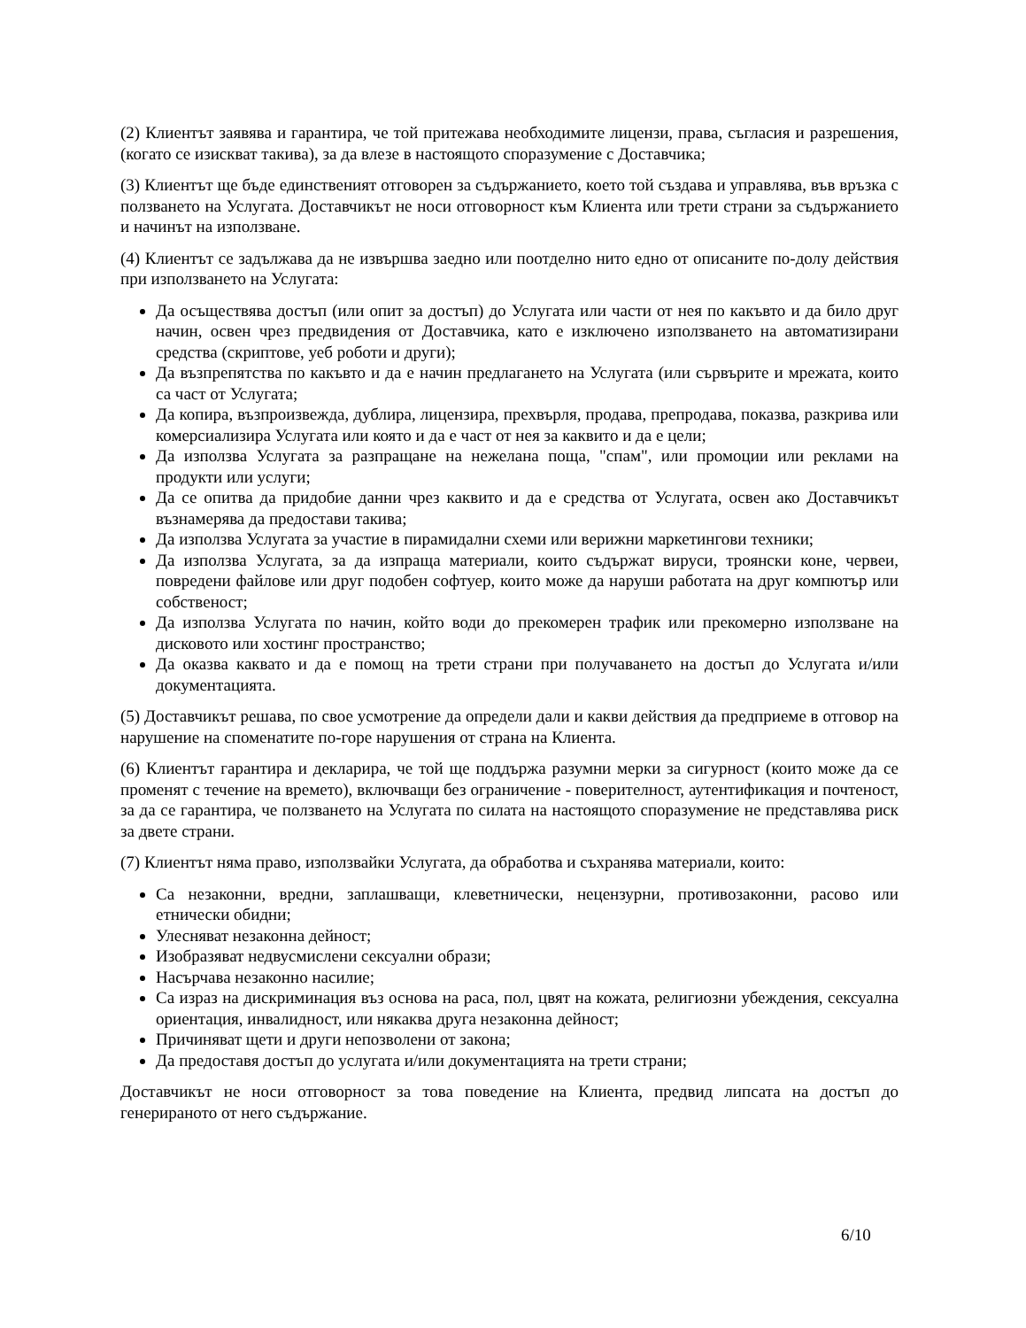(2) Клиентът заявява и гарантира, че той притежава необходимите лицензи, права, съгласия и разрешения, (когато се изискват такива), за да влезе в настоящото споразумение с Доставчика;
(3) Клиентът ще бъде единственият отговорен за съдържанието, което той създава и управлява, във връзка с ползването на Услугата. Доставчикът не носи отговорност към Клиента или трети страни за съдържанието и начинът на използване.
(4) Клиентът се задължава да не извършва заедно или поотделно нито едно от описаните по-долу действия при използването на Услугата:
Да осъществява достъп (или опит за достъп) до Услугата или части от нея по какъвто и да било друг начин, освен чрез предвидения от Доставчика, като е изключено използването на автоматизирани средства (скриптове, уеб роботи и други);
Да възпрепятства по какъвто и да е начин предлагането на Услугата (или сървърите и мрежата, които са част от Услугата;
Да копира, възпроизвежда, дублира, лицензира, прехвърля, продава, препродава, показва, разкрива или комерсиализира Услугата или която и да е част от нея за каквито и да е цели;
Да използва Услугата за разпращане на нежелана поща, "спам", или промоции или реклами на продукти или услуги;
Да се опитва да придобие данни чрез каквито и да е средства от Услугата, освен ако Доставчикът възнамерява да предостави такива;
Да използва Услугата за участие в пирамидални схеми или верижни маркетингови техники;
Да използва Услугата, за да изпраща материали, които съдържат вируси, троянски коне, червеи, повредени файлове или друг подобен софтуер, които може да наруши работата на друг компютър или собственост;
Да използва Услугата по начин, който води до прекомерен трафик или прекомерно използване на дисковото или хостинг пространство;
Да оказва каквато и да е помощ на трети страни при получаването на достъп до Услугата и/или документацията.
(5) Доставчикът решава, по свое усмотрение да определи дали и какви действия да предприеме в отговор на нарушение на споменатите по-горе нарушения от страна на Клиента.
(6) Клиентът гарантира и декларира, че той ще поддържа разумни мерки за сигурност (които може да се променят с течение на времето), включващи без ограничение - поверителност, аутентификация и почтеност, за да се гарантира, че ползването на Услугата по силата на настоящото споразумение не представлява риск за двете страни.
(7) Клиентът няма право, използвайки Услугата, да обработва и съхранява материали, които:
Са незаконни, вредни, заплашващи, клеветнически, нецензурни, противозаконни, расово или етнически обидни;
Улесняват незаконна дейност;
Изобразяват недвусмислени сексуални образи;
Насърчава незаконно насилие;
Са израз на дискриминация въз основа на раса, пол, цвят на кожата, религиозни убеждения, сексуална ориентация, инвалидност, или някаква друга незаконна дейност;
Причиняват щети и други непозволени от закона;
Да предоставя достъп до услугата и/или документацията на трети страни;
Доставчикът не носи отговорност за това поведение на Клиента, предвид липсата на достъп до генерираното от него съдържание.
6/10